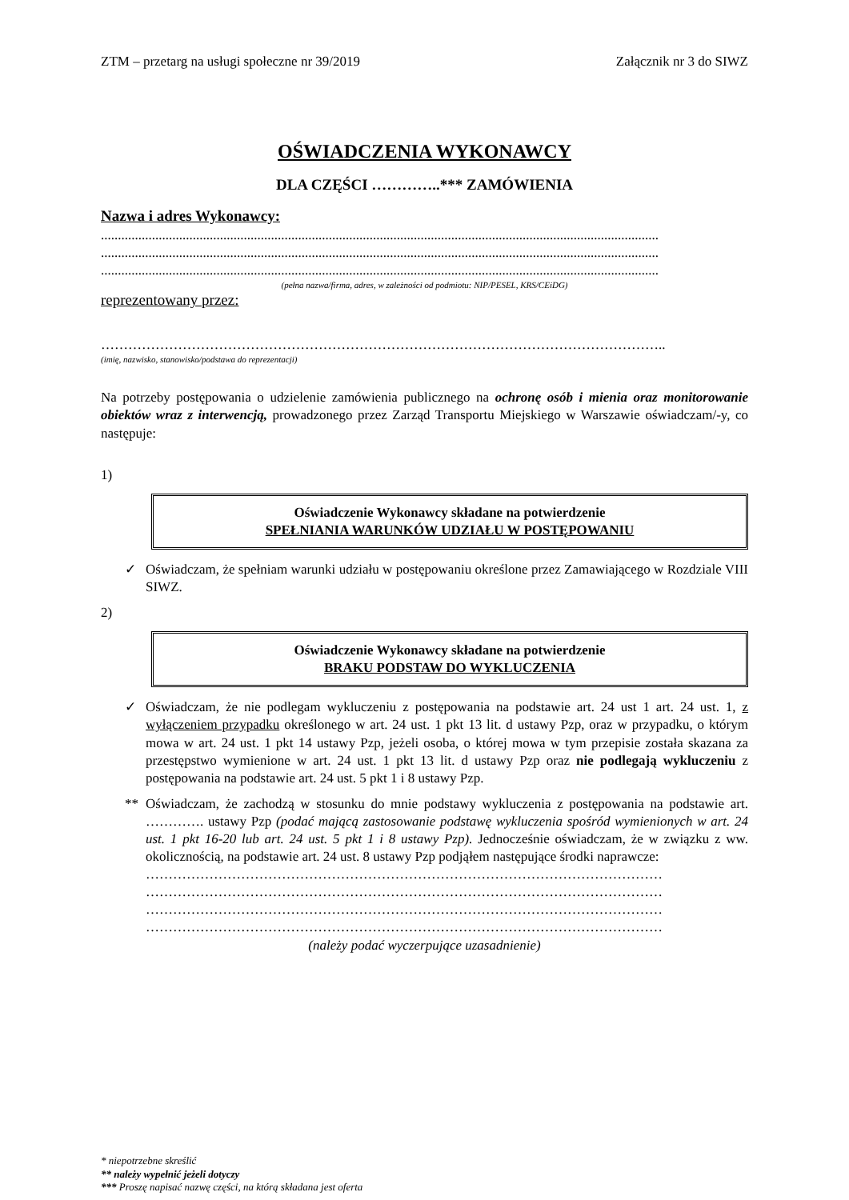ZTM – przetarg na usługi społeczne nr 39/2019 Załącznik nr 3 do SIWZ
OŚWIADCZENIA WYKONAWCY
DLA CZĘŚCI …………..*** ZAMÓWIENIA
Nazwa i adres Wykonawcy:
....................................................................................................................................................................
....................................................................................................................................................................
....................................................................................................................................................................
(pełna nazwa/firma, adres, w zależności od podmiotu: NIP/PESEL, KRS/CEiDG)
reprezentowany przez:
……………………………………………………………………………………………………………..
(imię, nazwisko, stanowisko/podstawa do reprezentacji)
Na potrzeby postępowania o udzielenie zamówienia publicznego na ochronę osób i mienia oraz monitorowanie obiektów wraz z interwencją, prowadzonego przez Zarząd Transportu Miejskiego w Warszawie oświadczam/-y, co następuje:
1)
Oświadczenie Wykonawcy składane na potwierdzenie
SPEŁNIANIA WARUNKÓW UDZIAŁU W POSTĘPOWANIU
✓ Oświadczam, że spełniam warunki udziału w postępowaniu określone przez Zamawiającego w Rozdziale VIII SIWZ.
2)
Oświadczenie Wykonawcy składane na potwierdzenie
BRAKU PODSTAW DO WYKLUCZENIA
✓ Oświadczam, że nie podlegam wykluczeniu z postępowania na podstawie art. 24 ust 1 art. 24 ust. 1, z wyłączeniem przypadku określonego w art. 24 ust. 1 pkt 13 lit. d ustawy Pzp, oraz w przypadku, o którym mowa w art. 24 ust. 1 pkt 14 ustawy Pzp, jeżeli osoba, o której mowa w tym przepisie została skazana za przestępstwo wymienione w art. 24 ust. 1 pkt 13 lit. d ustawy Pzp oraz nie podlegają wykluczeniu z postępowania na podstawie art. 24 ust. 5 pkt 1 i 8 ustawy Pzp.
** Oświadczam, że zachodzą w stosunku do mnie podstawy wykluczenia z postępowania na podstawie art. …………. ustawy Pzp (podać mającą zastosowanie podstawę wykluczenia spośród wymienionych w art. 24 ust. 1 pkt 16-20 lub art. 24 ust. 5 pkt 1 i 8 ustawy Pzp). Jednocześnie oświadczam, że w związku z ww. okolicznością, na podstawie art. 24 ust. 8 ustawy Pzp podjąłem następujące środki naprawcze:
……………………………………………………………………………………………………
……………………………………………………………………………………………………
……………………………………………………………………………………………………
……………………………………………………………………………………………………
(należy podać wyczerpujące uzasadnienie)
* niepotrzebne skreślić
** należy wypełnić jeżeli dotyczy
*** Proszę napisać nazwę części, na którą składana jest oferta